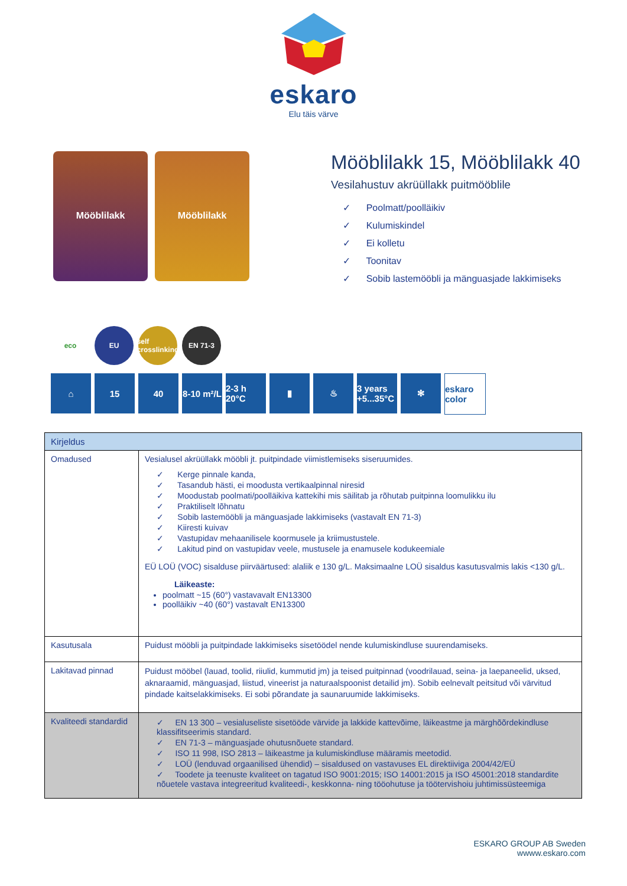eskaro
Elu täis värve
Mööblilakk Mööblilakk
Mööblilakk 15, Mööblilakk 40
Vesilahustuv akrüüllakk puitmööblile
✓ Poolmatt/poolläikiv
✓ Kulumiskindel
✓ Ei kolletu
✓ Toonitav
✓ Sobib lastemööbli ja mänguasjade lakkimiseks
eco EU self crosslinking
EN 71-3
⌂ 15 40 8-10 m²/L
2-3 h 20°C
▮ ♨ 3 years +5...35°C
✻ eskaro color
| Kirjeldus | |
| --- | --- |
| Omadused | Vesialusel akrüüllakk mööbli jt. puitpindade viimistlemiseks siseruumides. ✓ Kerge pinnale kanda, ✓ Tasandub hästi, ei moodusta vertikaalpinnal niresid ✓ Moodustab poolmati/poolläikiva kattekihi mis säilitab ja rõhutab puitpinna loomulikku ilu ✓ Praktiliselt lõhnatu ✓ Sobib lastemööbli ja mänguasjade lakkimiseks (vastavalt EN 71-3) ✓ Kiiresti kuivav ✓ Vastupidav mehaanilisele koormusele ja kriimustustele. ✓ Lakitud pind on vastupidav veele, mustusele ja enamusele kodukeemiale EÜ LOÜ (VOC) sisalduse piirväärtused: alaliik e 130 g/L. Maksimaalne LOÜ sisaldus kasutusvalmis lakis <130 g/L. Läikeaste: poolmatt ~15 (60°) vastavavalt EN13300 poolläikiv ~40 (60°) vastavalt EN13300 |
| Kasutusala | Puidust mööbli ja puitpindade lakkimiseks sisetöödel nende kulumiskindluse suurendamiseks. |
| Lakitavad pinnad | Puidust mööbel (lauad, toolid, riiulid, kummutid jm) ja teised puitpinnad (voodrilauad, seina- ja laepaneelid, uksed, aknaraamid, mänguasjad, liistud, vineerist ja naturaalspoonist detailid jm). Sobib eelnevalt peitsitud või värvitud pindade kaitselakkimiseks. Ei sobi põrandate ja saunaruumide lakkimiseks. |
| Kvaliteedi standardid | ✓ EN 13 300 – vesialuseliste sisetööde värvide ja lakkide kattevõime, läikeastme ja märghõõrdekindluse klassifitseerimis standard. ✓ EN 71-3 – mänguasjade ohutusnõuete standard. ✓ ISO 11 998, ISO 2813 – läikeastme ja kulumiskindluse määramis meetodid. ✓ LOÜ (lenduvad orgaanilised ühendid) – sisaldused on vastavuses EL direktiiviga 2004/42/EÜ ✓ Toodete ja teenuste kvaliteet on tagatud ISO 9001:2015; ISO 14001:2015 ja ISO 45001:2018 standardite nõuetele vastava integreeritud kvaliteedi-, keskkonna- ning tööohutuse ja töötervishoiu juhtimissüsteemiga |
ESKARO GROUP AB Sweden
wwww.eskaro.com